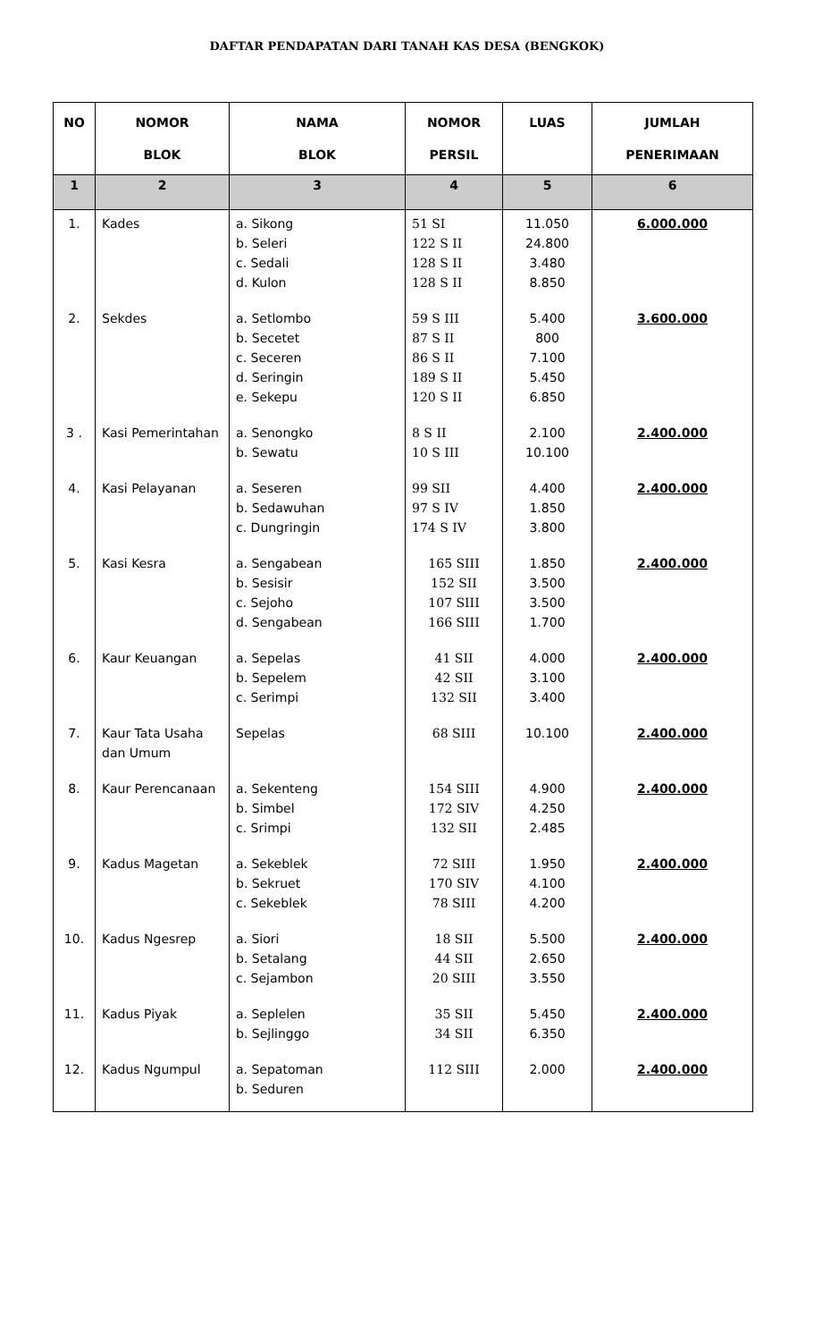DAFTAR PENDAPATAN DARI TANAH KAS DESA (BENGKOK)
| NO | NOMOR BLOK | NAMA BLOK | NOMOR PERSIL | LUAS | JUMLAH PENERIMAAN |
| --- | --- | --- | --- | --- | --- |
| 1 | 2 | 3 | 4 | 5 | 6 |
| 1. | Kades | a. Sikong b. Seleri c. Sedali d. Kulon | 51 SI 122 S II 128 S II 128 S II | 11.050 24.800 3.480 8.850 | 6.000.000 |
| 2. | Sekdes | a. Setlombo b. Secetet c. Seceren d. Seringin e. Sekepu | 59 S III 87 S II 86 S II 189 S II 120 S II | 5.400 800 7.100 5.450 6.850 | 3.600.000 |
| 3 . | Kasi Pemerintahan | a. Senongko b. Sewatu | 8 S II 10 S III | 2.100 10.100 | 2.400.000 |
| 4. | Kasi Pelayanan | a. Seseren b. Sedawuhan c. Dungringin | 99 SII 97 S IV 174 S IV | 4.400 1.850 3.800 | 2.400.000 |
| 5. | Kasi Kesra | a. Sengabean b. Sesisir c. Sejoho d. Sengabean | 165 SIII 152 SII 107 SIII 166 SIII | 1.850 3.500 3.500 1.700 | 2.400.000 |
| 6. | Kaur Keuangan | a. Sepelas b. Sepelem c. Serimpi | 41 SII 42 SII 132 SII | 4.000 3.100 3.400 | 2.400.000 |
| 7. | Kaur Tata Usaha dan Umum | Sepelas | 68 SIII | 10.100 | 2.400.000 |
| 8. | Kaur Perencanaan | a. Sekenteng b. Simbel c. Srimpi | 154 SIII 172 SIV 132 SII | 4.900 4.250 2.485 | 2.400.000 |
| 9. | Kadus Magetan | a. Sekeblek b. Sekruet c. Sekeblek | 72 SIII 170 SIV 78 SIII | 1.950 4.100 4.200 | 2.400.000 |
| 10. | Kadus Ngesrep | a. Siori b. Setalang c. Sejambon | 18 SII 44 SII 20 SIII | 5.500 2.650 3.550 | 2.400.000 |
| 11. | Kadus Piyak | a. Seplelen b. Sejlinggo | 35 SII 34 SII | 5.450 6.350 | 2.400.000 |
| 12. | Kadus Ngumpul | a. Sepatoman b. Seduren | 112 SIII | 2.000 | 2.400.000 |